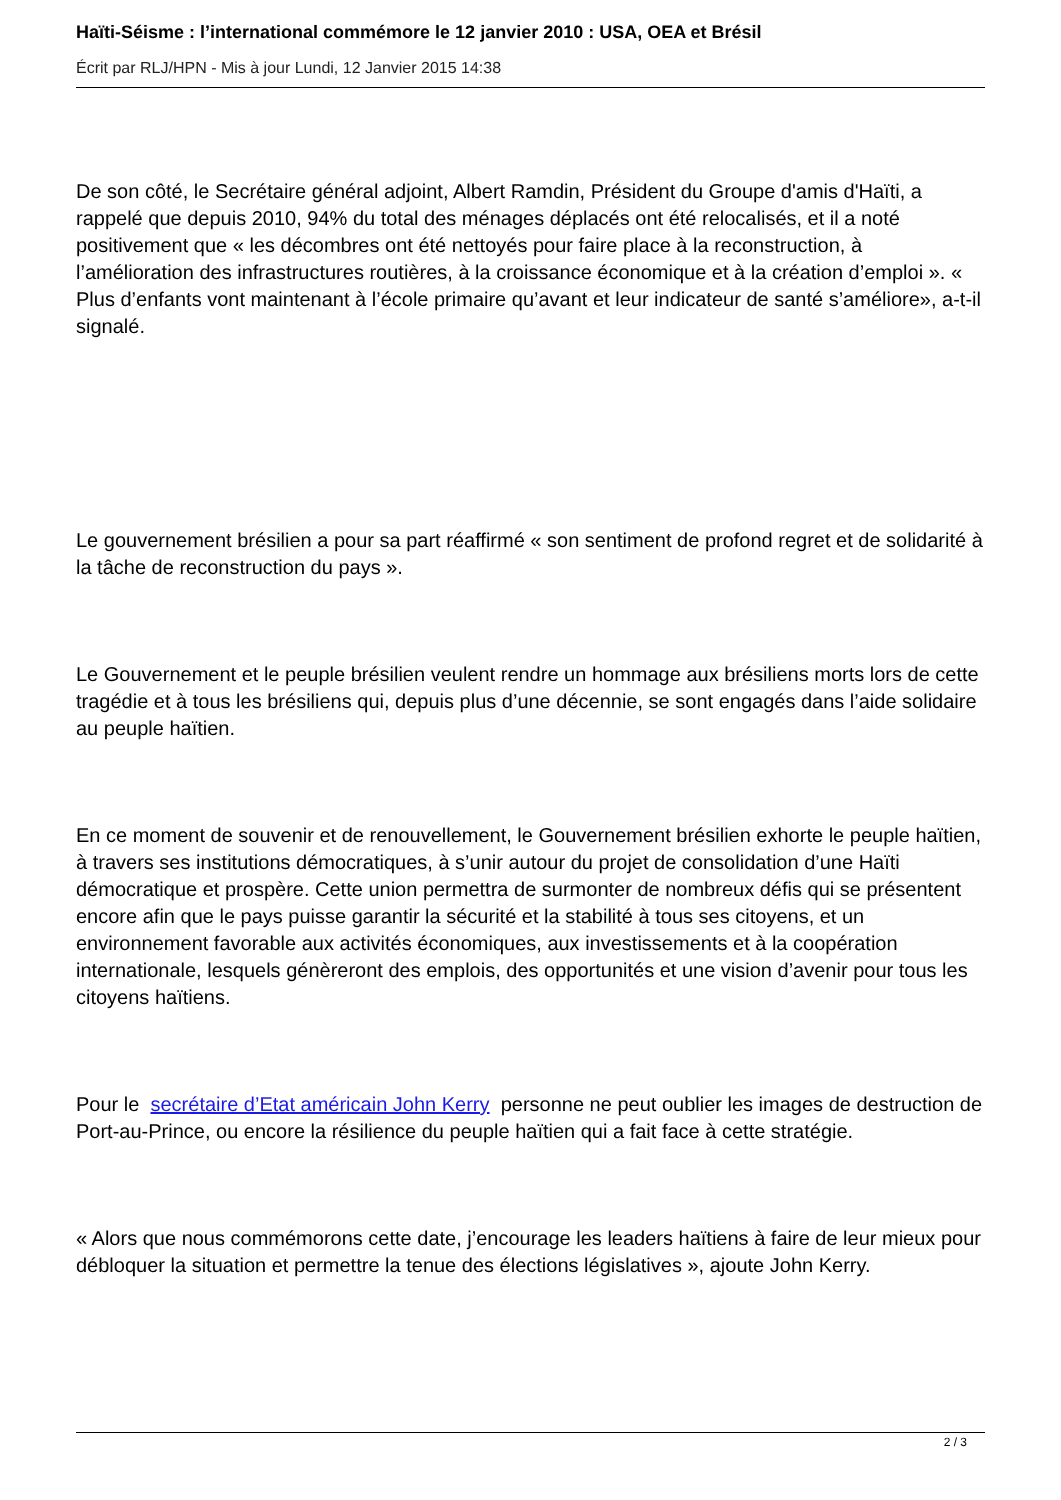Haïti-Séisme : l’international commémore le 12 janvier 2010 : USA, OEA et Brésil
Écrit par RLJ/HPN - Mis à jour Lundi, 12 Janvier 2015 14:38
De son côté, le Secrétaire général adjoint, Albert Ramdin, Président du Groupe d'amis d'Haïti, a rappelé que depuis 2010, 94% du total des ménages déplacés ont été relocalisés, et il a noté positivement que « les décombres ont été nettoyés pour faire place à la reconstruction, à l’amélioration des infrastructures routières, à la croissance économique et à la création d’emploi ». « Plus d’enfants vont maintenant à l’école primaire qu’avant et leur indicateur de santé s’améliore», a-t-il signalé.
Le gouvernement brésilien a pour sa part réaffirmé « son sentiment de profond regret et de solidarité à la tâche de reconstruction du pays ».
Le Gouvernement et le peuple brésilien veulent rendre un hommage aux brésiliens morts lors de cette tragédie et à tous les brésiliens qui, depuis plus d’une décennie, se sont engagés dans l’aide solidaire au peuple haïtien.
En ce moment de souvenir et de renouvellement, le Gouvernement brésilien exhorte le peuple haïtien, à travers ses institutions démocratiques, à s’unir autour du projet de consolidation d’une Haïti démocratique et prospère. Cette union permettra de surmonter de nombreux défis qui se présentent encore afin que le pays puisse garantir la sécurité et la stabilité à tous ses citoyens, et un environnement favorable aux activités économiques, aux investissements et à la coopération internationale, lesquels génèreront des emplois, des opportunités et une vision d’avenir pour tous les citoyens haïtiens.
Pour le secrétaire d’Etat américain John Kerry personne ne peut oublier les images de destruction de Port-au-Prince, ou encore la résilience du peuple haïtien qui a fait face à cette stratégie.
« Alors que nous commémorons cette date, j’encourage les leaders haïtiens à faire de leur mieux pour débloquer la situation et permettre la tenue des élections législatives », ajoute John Kerry.
2 / 3